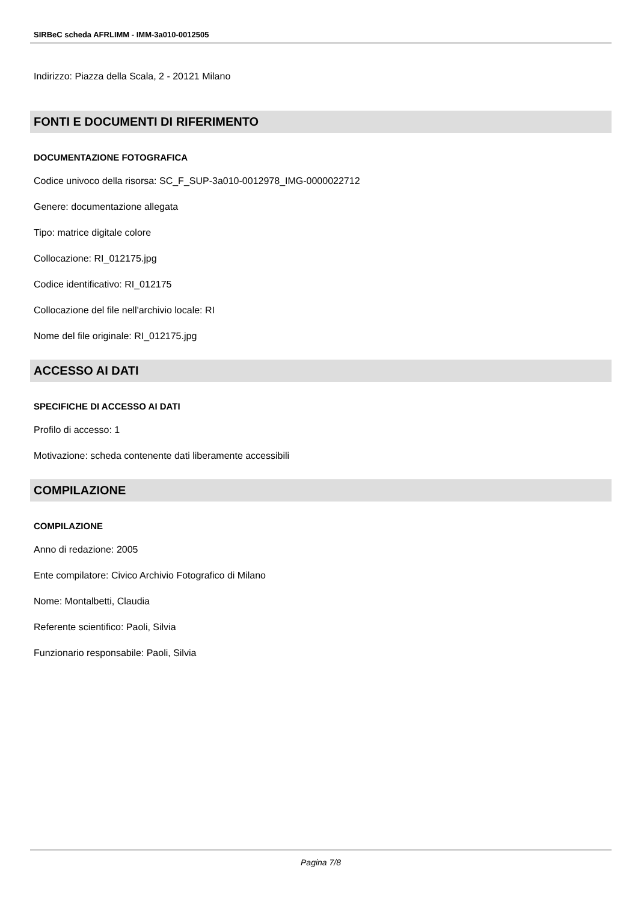SIRBeC scheda AFRLIMM - IMM-3a010-0012505
Indirizzo: Piazza della Scala, 2 - 20121 Milano
FONTI E DOCUMENTI DI RIFERIMENTO
DOCUMENTAZIONE FOTOGRAFICA
Codice univoco della risorsa: SC_F_SUP-3a010-0012978_IMG-0000022712
Genere: documentazione allegata
Tipo: matrice digitale colore
Collocazione: RI_012175.jpg
Codice identificativo: RI_012175
Collocazione del file nell'archivio locale: RI
Nome del file originale: RI_012175.jpg
ACCESSO AI DATI
SPECIFICHE DI ACCESSO AI DATI
Profilo di accesso: 1
Motivazione: scheda contenente dati liberamente accessibili
COMPILAZIONE
COMPILAZIONE
Anno di redazione: 2005
Ente compilatore: Civico Archivio Fotografico di Milano
Nome: Montalbetti, Claudia
Referente scientifico: Paoli, Silvia
Funzionario responsabile: Paoli, Silvia
Pagina 7/8